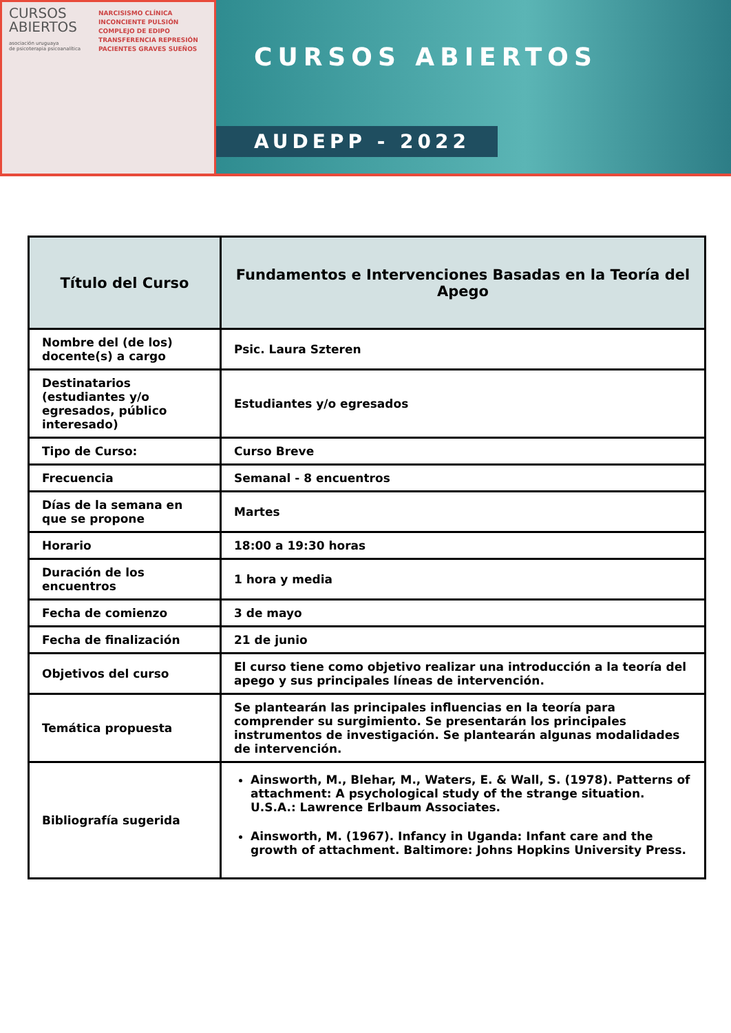CURSOS
ABIERTOS
asociación uruguaya
de psicoterapia psicoanalítica
NARCISISMO CLÍNICA
INCONCIENTE PULSIÓN
COMPLEJO DE EDIPO
TRANSFERENCIA REPRESIÓN
PACIENTES GRAVES SUEÑOS
CURSOS ABIERTOS
AUDEPP - 2022
| Título del Curso | Fundamentos e Intervenciones Basadas en la Teoría del Apego |
| Nombre del (de los) docente(s) a cargo | Psic. Laura Szteren |
| Destinatarios (estudiantes y/o egresados, público interesado) | Estudiantes y/o egresados |
| Tipo de Curso: | Curso Breve |
| Frecuencia | Semanal - 8 encuentros |
| Días de la semana en que se propone | Martes |
| Horario | 18:00 a 19:30 horas |
| Duración de los encuentros | 1 hora y media |
| Fecha de comienzo | 3 de mayo |
| Fecha de finalización | 21 de junio |
| Objetivos del curso | El curso tiene como objetivo realizar una introducción a la teoría del apego y sus principales líneas de intervención. |
| Temática propuesta | Se plantearán las principales influencias en la teoría para comprender su surgimiento. Se presentarán los principales instrumentos de investigación. Se plantearán algunas modalidades de intervención. |
| Bibliografía sugerida | Ainsworth, M., Blehar, M., Waters, E. & Wall, S. (1978). Patterns of attachment: A psychological study of the strange situation. U.S.A.: Lawrence Erlbaum Associates. Ainsworth, M. (1967). Infancy in Uganda: Infant care and the growth of attachment. Baltimore: Johns Hopkins University Press. |